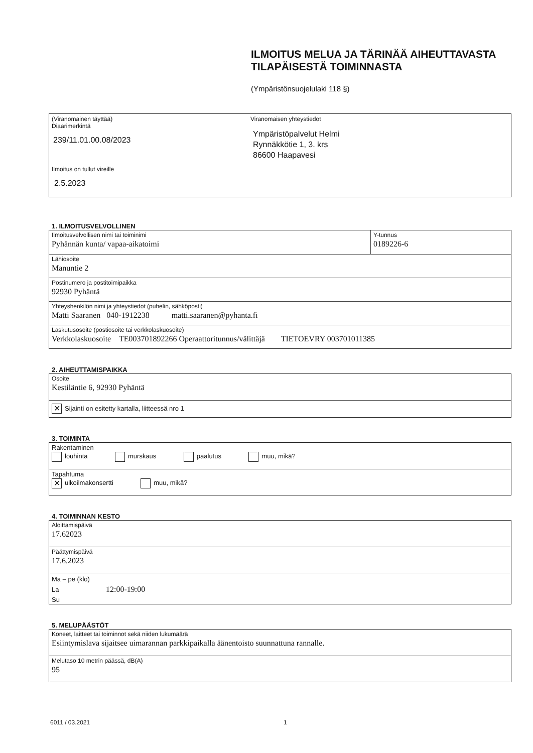ILMOITUS MELUA JA TÄRINÄÄ AIHEUTTAVASTA
TILAPÄISESTÄ TOIMINNASTA
(Ympäristönsuojelulaki 118 §)
(Viranomainen täyttää)
Diaarimerkintä
239/11.01.00.08/2023
Ilmoitus on tullut vireille
2.5.2023
Viranomaisen yhteystiedot
Ympäristöpalvelut Helmi
Rynnäkkötie 1, 3. krs
86600 Haapavesi
1. ILMOITUSVELVOLLINEN
Ilmoitusvelvollisen nimi tai toiminimi
Pyhännän kunta/ vapaa-aikatoimi
Y-tunnus
0189226-6
Lähiosoite
Manuntie 2
Postinumero ja postitoimipaikka
92930 Pyhäntä
Yhteyshenkilön nimi ja yhteystiedot (puhelin, sähköposti)
Matti Saaranen 040-1912238 matti.saaranen@pyhanta.fi
Laskutusosoite (postiosoite tai verkkolaskuosoite)
Verkkolaskuosoite TE003701892266 Operaattoritunnus/välittäjä TIETOEVRY 003701011385
2. AIHEUTTAMISPAIKKA
Osoite
Kestiläntie 6, 92930 Pyhäntä
✕ Sijainti on esitetty kartalla, liitteessä nro 1
3. TOIMINTA
Rakentaminen
louhinta murskaus paalutus muu, mikä?
Tapahtuma
✕ ulkoilmakonsertti muu, mikä?
4. TOIMINNAN KESTO
Aloittamispäivä
17.62023
Päättymispäivä
17.6.2023
Ma – pe (klo)
La 12:00-19:00
Su
5. MELUPÄÄSTÖT
Koneet, laitteet tai toiminnot sekä niiden lukumäärä
Esiintymislava sijaitsee uimarannan parkkipaikalla äänentoisto suunnattuna rannalle.
Melutaso 10 metrin päässä, dB(A)
95
6011 / 03.2021 1